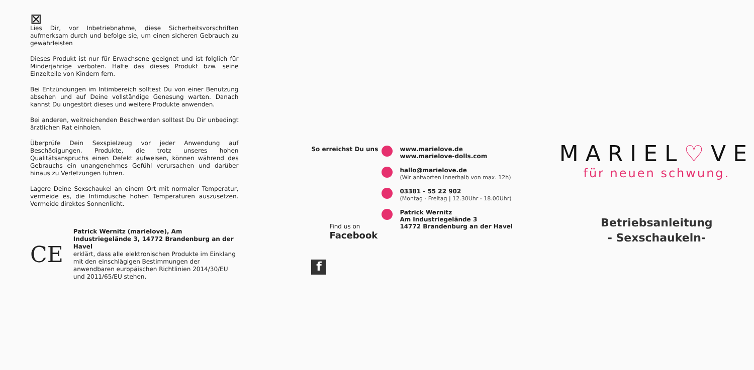⊠
Lies Dir, vor Inbetriebnahme, diese Sicherheitsvorschriften aufmerksam durch und befolge sie, um einen sicheren Gebrauch zu gewährleisten
Dieses Produkt ist nur für Erwachsene geeignet und ist folglich für Minderjährige verboten. Halte das dieses Produkt bzw. seine Einzelteile von Kindern fern.
Bei Entzündungen im Intimbereich solltest Du von einer Benutzung absehen und auf Deine vollständige Genesung warten. Danach kannst Du ungestört dieses und weitere Produkte anwenden.
Bei anderen, weitreichenden Beschwerden solltest Du Dir unbedingt ärztlichen Rat einholen.
Überprüfe Dein Sexspielzeug vor jeder Anwendung auf Beschädigungen. Produkte, die trotz unseres hohen Qualitätsanspruchs einen Defekt aufweisen, können während des Gebrauchs ein unangenehmes Gefühl verursachen und darüber hinaus zu Verletzungen führen.
Lagere Deine Sexschaukel an einem Ort mit normaler Temperatur, vermeide es, die Intimdusche hohen Temperaturen auszusetzen. Vermeide direktes Sonnenlicht.
CE
Patrick Wernitz (marielove), Am Industriegelände 3, 14772 Brandenburg an der Havel
erklärt, dass alle elektronischen Produkte im Einklang mit den einschlägigen Bestimmungen der anwendbaren europäischen Richtlinien 2014/30/EU und 2011/65/EU stehen.
So erreichst Du uns
f
Find us on
Facebook
www.marielove.de
www.marielove-dolls.com
hallo@marielove.de
(Wir antworten innerhalb von max. 12h)
03381 - 55 22 902
(Montag - Freitag | 12.30Uhr - 18.00Uhr)
Patrick Wernitz
Am Industriegelände 3
14772 Brandenburg an der Havel
MARIEL♡VE
für neuen schwung.
Betriebsanleitung
- Sexschaukeln-